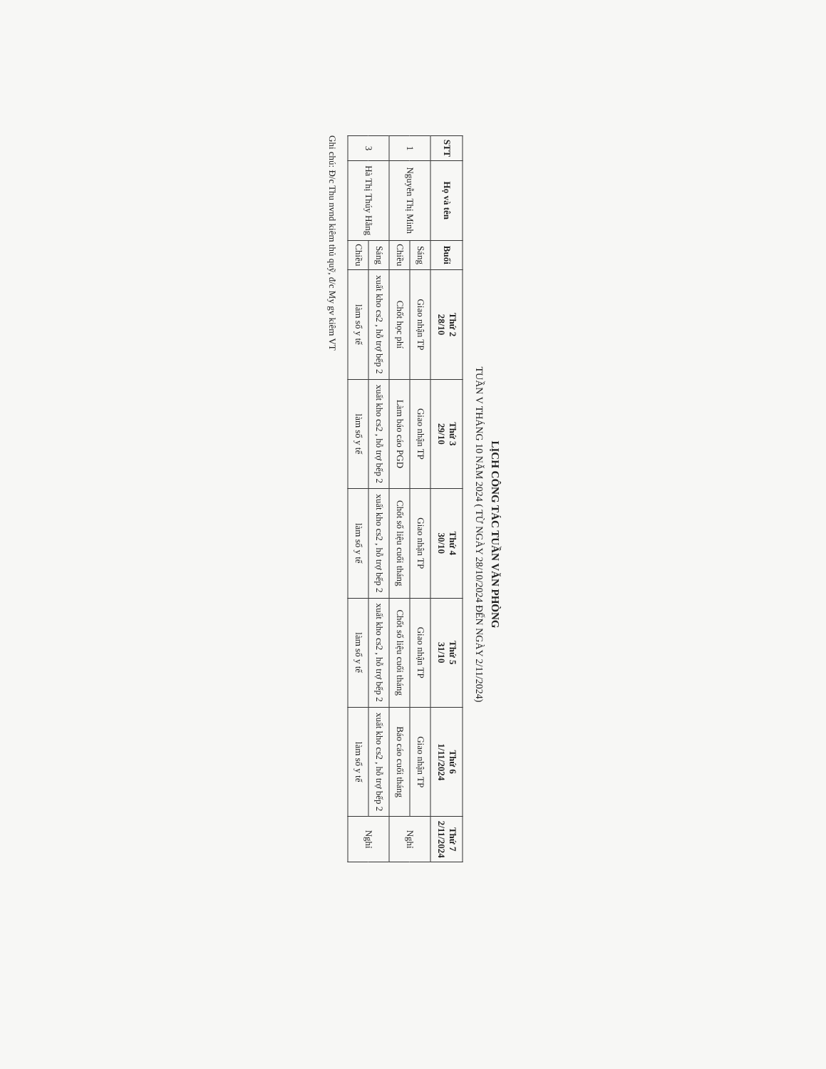LỊCH CÔNG TÁC TUẦN VĂN PHÒNG
TUẦN V THÁNG 10 NĂM 2024 ( TỪ NGÀY 28/10/2024 ĐẾN NGÀY 2/11/2024)
| STT | Họ và tên | Buổi | Thứ 2 28/10 | Thứ 3 29/10 | Thứ 4 30/10 | Thứ 5 31/10 | Thứ 6 1/11/2024 | Thứ 7 2/11/2024 |
| --- | --- | --- | --- | --- | --- | --- | --- | --- |
| 1 | Nguyễn Thị Minh | Sáng | Giao nhận TP | Giao nhận TP | Giao nhận TP | Giao nhận TP | Giao nhận TP | Nghỉ |
| | | Chiều | Chốt học phí | Làm báo cáo PGD | Chốt số liệu cuối tháng | Chốt số liệu cuối tháng | Báo cáo cuối tháng | |
| 3 | Hà Thị Thúy Hằng | Sáng | xuất kho cs2 , hỗ trợ bếp 2 | xuất kho cs2 , hỗ trợ bếp 2 | xuất kho cs2 , hỗ trợ bếp 2 | xuất kho cs2 , hỗ trợ bếp 2 | xuất kho cs2 , hỗ trợ bếp 2 | Nghỉ |
| | | Chiều | làm sổ y tế | làm sổ y tế | làm sổ y tế | làm sổ y tế | làm sổ y tế | |
Ghi chú: Đ/c Thu nvnd kiêm thủ quỹ, đ/c My gv kiêm VT